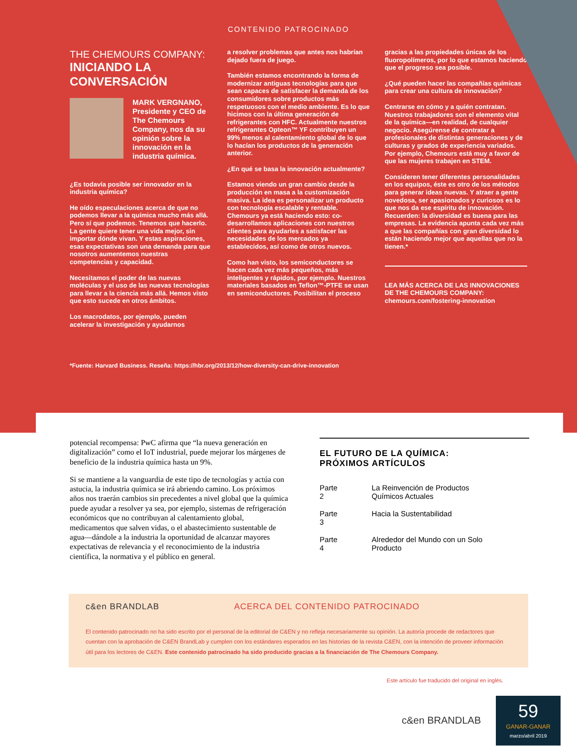CONTENIDO PATROCINADO
THE CHEMOURS COMPANY:
INICIANDO LA CONVERSACIÓN
MARK VERGNANO, Presidente y CEO de The Chemours Company, nos da su opinión sobre la innovación en la industria química.
¿Es todavía posible ser innovador en la industria química?
He oído especulaciones acerca de que no podemos llevar a la química mucho más allá. Pero sí que podemos. Tenemos que hacerlo. La gente quiere tener una vida mejor, sin importar dónde vivan. Y estas aspiraciones, esas expectativas son una demanda para que nosotros aumentemos nuestras competencias y capacidad.
Necesitamos el poder de las nuevas moléculas y el uso de las nuevas tecnologías para llevar a la ciencia más allá. Hemos visto que esto sucede en otros ámbitos.
Los macrodatos, por ejemplo, pueden acelerar la investigación y ayudarnos
a resolver problemas que antes nos habrían dejado fuera de juego.
También estamos encontrando la forma de modernizar antiguas tecnologías para que sean capaces de satisfacer la demanda de los consumidores sobre productos más respetuosos con el medio ambiente. Es lo que hicimos con la última generación de refrigerantes con HFC. Actualmente nuestros refrigerantes Opteon™ YF contribuyen un 99% menos al calentamiento global de lo que lo hacían los productos de la generación anterior.
¿En qué se basa la innovación actualmente?
Estamos viendo un gran cambio desde la producción en masa a la customización masiva. La idea es personalizar un producto con tecnología escalable y rentable. Chemours ya está haciendo esto: co-desarrollamos aplicaciones con nuestros clientes para ayudarles a satisfacer las necesidades de los mercados ya establecidos, así como de otros nuevos.
Como han visto, los semiconductores se hacen cada vez más pequeños, más inteligentes y rápidos, por ejemplo. Nuestros materiales basados en Teflon™-PTFE se usan en semiconductores. Posibilitan el proceso
gracias a las propiedades únicas de los fluoropolímeros, por lo que estamos haciendo que el progreso sea posible.
¿Qué pueden hacer las compañías químicas para crear una cultura de innovación?
Centrarse en cómo y a quién contratan. Nuestros trabajadores son el elemento vital de la química—en realidad, de cualquier negocio. Asegúrense de contratar a profesionales de distintas generaciones y de culturas y grados de experiencia variados. Por ejemplo, Chemours está muy a favor de que las mujeres trabajen en STEM.
Consideren tener diferentes personalidades en los equipos, éste es otro de los métodos para generar ideas nuevas. Y atraer a gente novedosa, ser apasionados y curiosos es lo que nos da ese espíritu de innovación. Recuerden: la diversidad es buena para las empresas. La evidencia apunta cada vez más a que las compañías con gran diversidad lo están haciendo mejor que aquellas que no la tienen.*
LEA MÁS ACERCA DE LAS INNOVACIONES DE THE CHEMOURS COMPANY:
chemours.com/fostering-innovation
*Fuente: Harvard Business. Reseña: https://hbr.org/2013/12/how-diversity-can-drive-innovation
potencial recompensa: PwC afirma que “la nueva generación en digitalización” como el IoT industrial, puede mejorar los márgenes de beneficio de la industria química hasta un 9%.
Si se mantiene a la vanguardia de este tipo de tecnologías y actúa con astucia, la industria química se irá abriendo camino. Los próximos años nos traerán cambios sin precedentes a nivel global que la química puede ayudar a resolver ya sea, por ejemplo, sistemas de refrigeración económicos que no contribuyan al calentamiento global, medicamentos que salven vidas, o el abastecimiento sustentable de agua—dándole a la industria la oportunidad de alcanzar mayores expectativas de relevancia y el reconocimiento de la industria científica, la normativa y el público en general.
EL FUTURO DE LA QUÍMICA:
PRÓXIMOS ARTÍCULOS
| Parte 2 | La Reinvención de Productos Químicos Actuales |
| Parte 3 | Hacia la Sustentabilidad |
| Parte 4 | Alrededor del Mundo con un Solo Producto |
c&en BRANDLAB ACERCA DEL CONTENIDO PATROCINADO
El contenido patrocinado no ha sido escrito por el personal de la editorial de C&EN y no refleja necesariamente su opinión. La autoría procede de redactores que cuentan con la aprobación de C&EN BrandLab y cumplen con los estándares esperados en las historias de la revista C&EN, con la intención de proveer información útil para los lectores de C&EN. Este contenido patrocinado ha sido producido gracias a la financiación de The Chemours Company.
Este artículo fue traducido del original en inglés.
c&en BRANDLAB
59
GANAR-GANAR
marzo/abril 2019